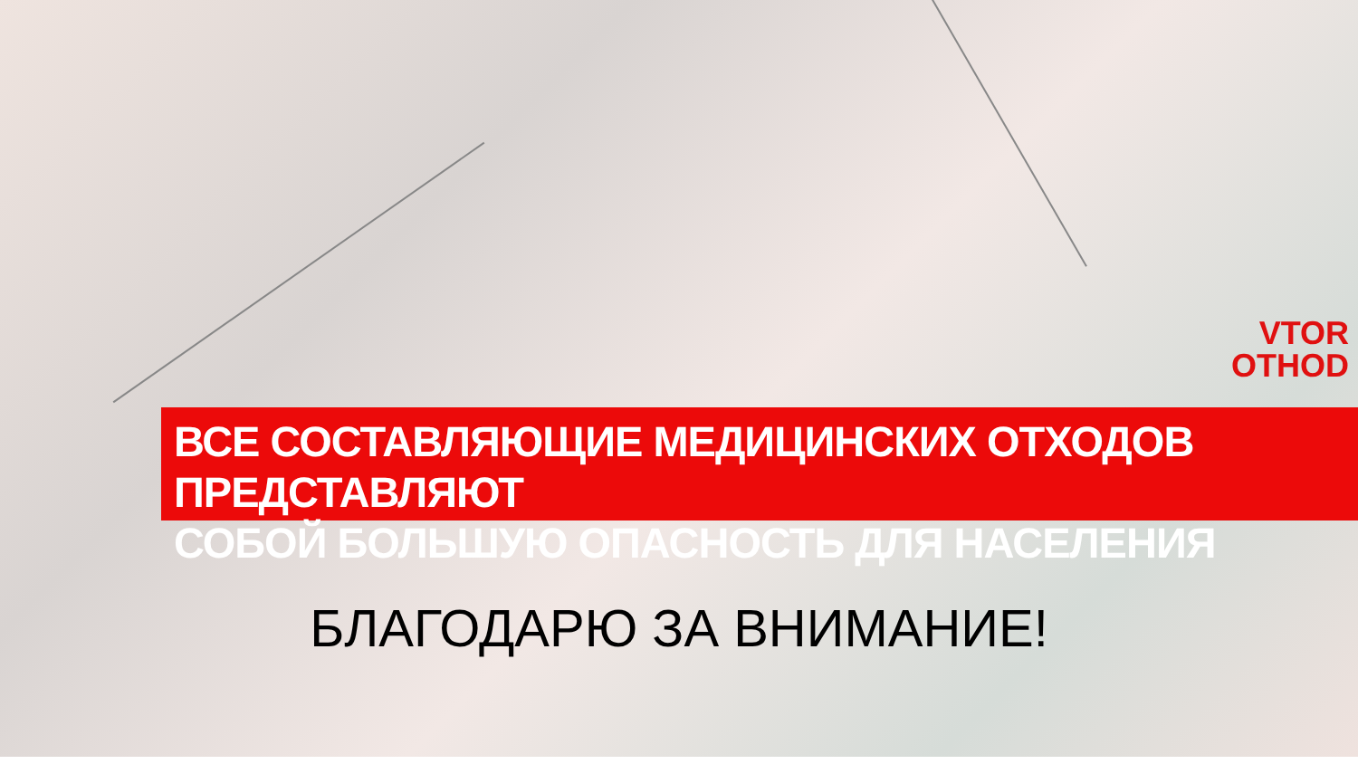VTOR
OTHOD
ВСЕ СОСТАВЛЯЮЩИЕ МЕДИЦИНСКИХ ОТХОДОВ ПРЕДСТАВЛЯЮТ
СОБОЙ БОЛЬШУЮ ОПАСНОСТЬ ДЛЯ НАСЕЛЕНИЯ
БЛАГОДАРЮ ЗА ВНИМАНИЕ!